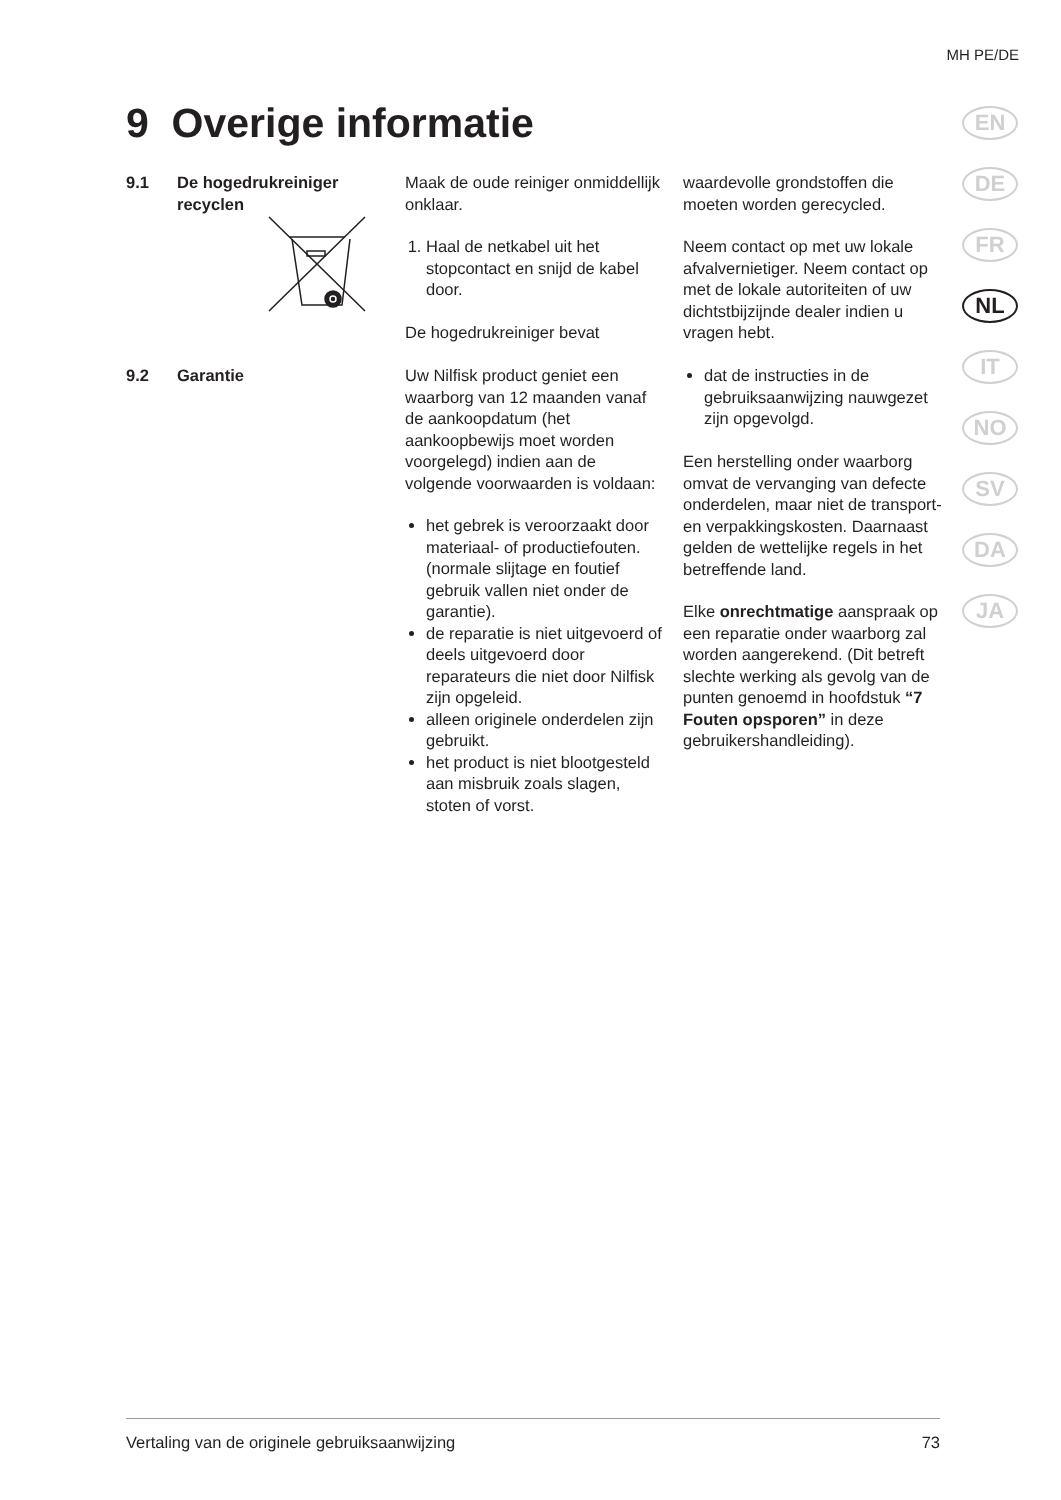MH PE/DE
9 Overige informatie
EN
DE
FR
NL
IT
NO
SV
DA
JA
9.1 De hogedrukreiniger recyclen
Maak de oude reiniger onmiddellijk onklaar.
1. Haal de netkabel uit het stopcontact en snijd de kabel door.
De hogedrukreiniger bevat
waardevolle grondstoffen die moeten worden gerecycled.
Neem contact op met uw lokale afvalvernietiger. Neem contact op met de lokale autoriteiten of uw dichtstbijzijnde dealer indien u vragen hebt.
9.2 Garantie Uw Nilfisk product geniet een waarborg van 12 maanden vanaf de aankoopdatum (het aankoopbewijs moet worden voorgelegd) indien aan de volgende voorwaarden is voldaan:
het gebrek is veroorzaakt door materiaal- of productiefouten. (normale slijtage en foutief gebruik vallen niet onder de garantie).
de reparatie is niet uitgevoerd of deels uitgevoerd door reparateurs die niet door Nilfisk zijn opgeleid.
alleen originele onderdelen zijn gebruikt.
het product is niet blootgesteld aan misbruik zoals slagen, stoten of vorst.
dat de instructies in de gebruiksaanwijzing nauwgezet zijn opgevolgd.
Een herstelling onder waarborg omvat de vervanging van defecte onderdelen, maar niet de transport- en verpakkingskosten. Daarnaast gelden de wettelijke regels in het betreffende land.
Elke onrechtmatige aanspraak op een reparatie onder waarborg zal worden aangerekend. (Dit betreft slechte werking als gevolg van de punten genoemd in hoofdstuk “7 Fouten opsporen” in deze gebruikershandleiding).
Vertaling van de originele gebruiksaanwijzing 73